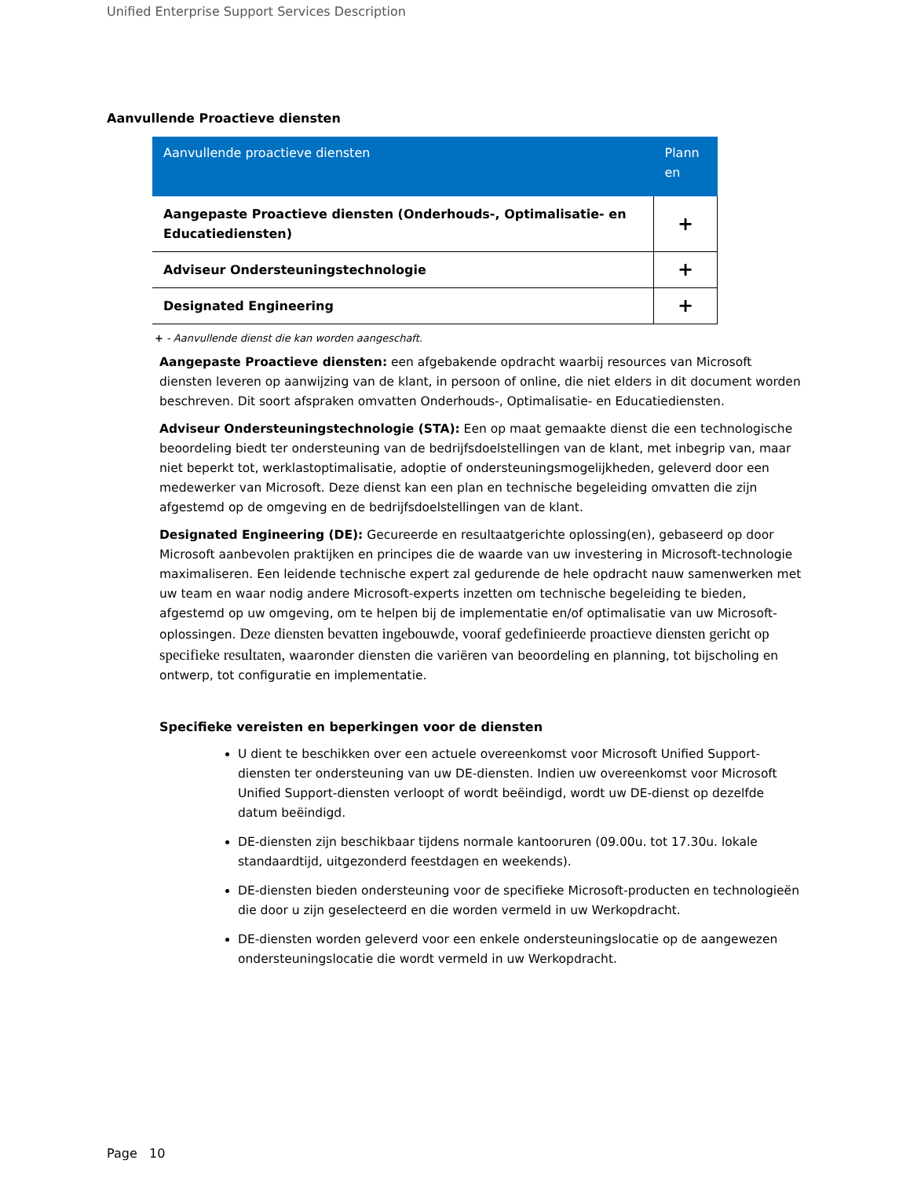Unified Enterprise Support Services Description
Aanvullende Proactieve diensten
| Aanvullende proactieve diensten | Plann en |
| --- | --- |
| Aangepaste Proactieve diensten (Onderhouds-, Optimalisatie- en Educatiediensten) | + |
| Adviseur Ondersteuningstechnologie | + |
| Designated Engineering | + |
+ - Aanvullende dienst die kan worden aangeschaft.
Aangepaste Proactieve diensten: een afgebakende opdracht waarbij resources van Microsoft diensten leveren op aanwijzing van de klant, in persoon of online, die niet elders in dit document worden beschreven. Dit soort afspraken omvatten Onderhouds-, Optimalisatie- en Educatiediensten.
Adviseur Ondersteuningstechnologie (STA): Een op maat gemaakte dienst die een technologische beoordeling biedt ter ondersteuning van de bedrijfsdoelstellingen van de klant, met inbegrip van, maar niet beperkt tot, werklastoptimalisatie, adoptie of ondersteuningsmogelijkheden, geleverd door een medewerker van Microsoft. Deze dienst kan een plan en technische begeleiding omvatten die zijn afgestemd op de omgeving en de bedrijfsdoelstellingen van de klant.
Designated Engineering (DE): Gecureerde en resultaatgerichte oplossing(en), gebaseerd op door Microsoft aanbevolen praktijken en principes die de waarde van uw investering in Microsoft-technologie maximaliseren. Een leidende technische expert zal gedurende de hele opdracht nauw samenwerken met uw team en waar nodig andere Microsoft-experts inzetten om technische begeleiding te bieden, afgestemd op uw omgeving, om te helpen bij de implementatie en/of optimalisatie van uw Microsoft-oplossingen. Deze diensten bevatten ingebouwde, vooraf gedefinieerde proactieve diensten gericht op specifieke resultaten, waaronder diensten die variëren van beoordeling en planning, tot bijscholing en ontwerp, tot configuratie en implementatie.
Specifieke vereisten en beperkingen voor de diensten
U dient te beschikken over een actuele overeenkomst voor Microsoft Unified Support-diensten ter ondersteuning van uw DE-diensten. Indien uw overeenkomst voor Microsoft Unified Support-diensten verloopt of wordt beëindigd, wordt uw DE-dienst op dezelfde datum beëindigd.
DE-diensten zijn beschikbaar tijdens normale kantooruren (09.00u. tot 17.30u. lokale standaardtijd, uitgezonderd feestdagen en weekends).
DE-diensten bieden ondersteuning voor de specifieke Microsoft-producten en technologieën die door u zijn geselecteerd en die worden vermeld in uw Werkopdracht.
DE-diensten worden geleverd voor een enkele ondersteuningslocatie op de aangewezen ondersteuningslocatie die wordt vermeld in uw Werkopdracht.
Page 10